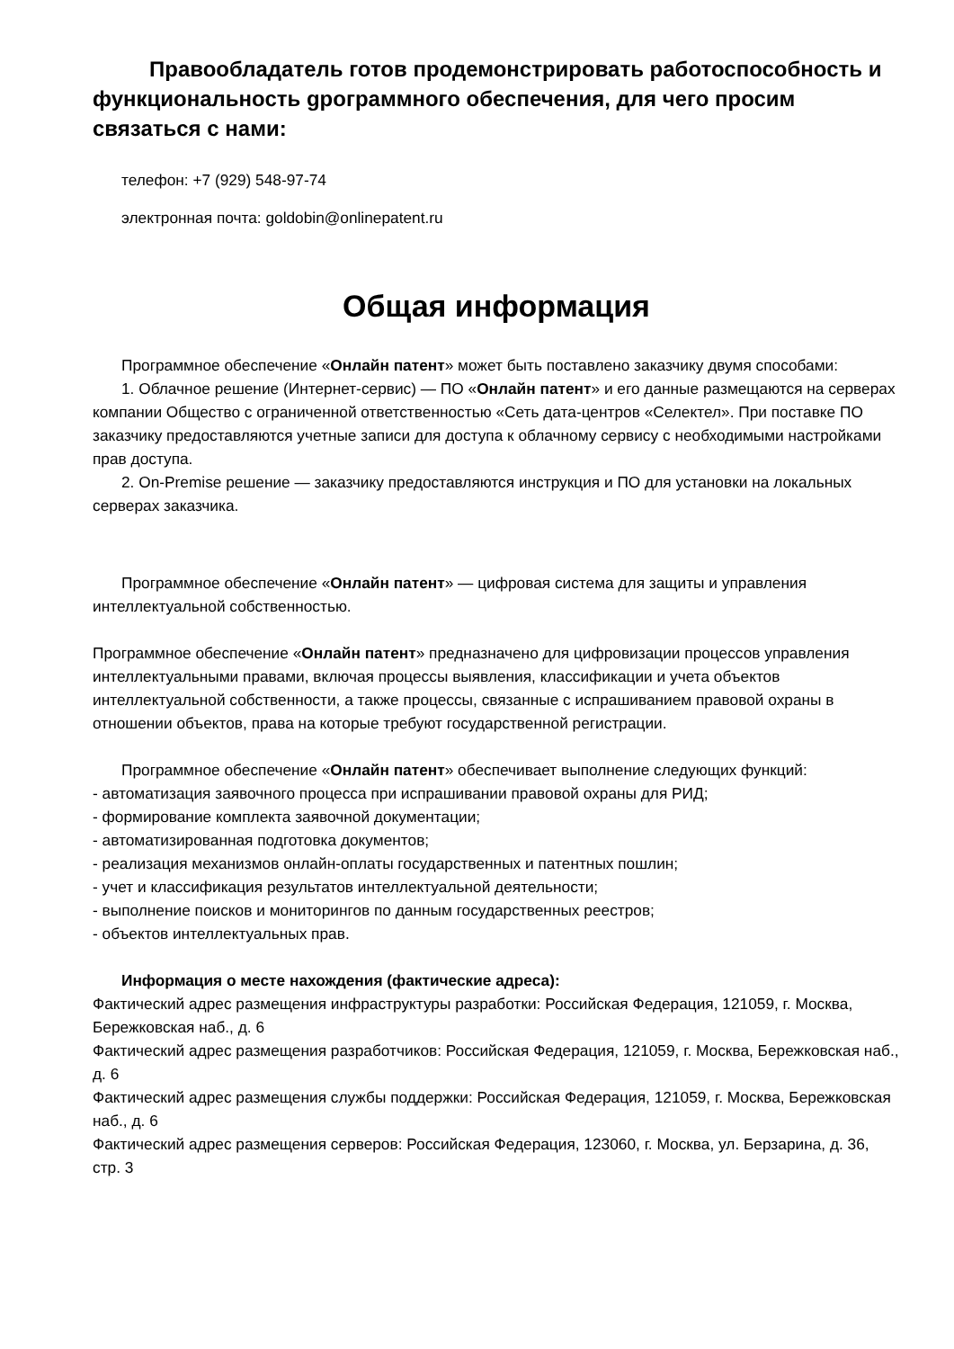Правообладатель готов продемонстрировать работоспособность и функциональность gрограммного обеспечения, для чего просим связаться с нами:
телефон: +7 (929) 548-97-74
электронная почта: goldobin@onlinepatent.ru
Общая информация
Программное обеспечение «Онлайн патент» может быть поставлено заказчику двумя способами:
1. Облачное решение (Интернет-сервис) — ПО «Онлайн патент» и его данные размещаются на серверах компании Общество с ограниченной ответственностью «Сеть дата-центров «Селектел». При поставке ПО заказчику предоставляются учетные записи для доступа к облачному сервису с необходимыми настройками прав доступа.
2. On-Premise решение — заказчику предоставляются инструкция и ПО для установки на локальных серверах заказчика.
Программное обеспечение «Онлайн патент» — цифровая система для защиты и управления интеллектуальной собственностью.
Программное обеспечение «Онлайн патент» предназначено для цифровизации процессов управления интеллектуальными правами, включая процессы выявления, классификации и учета объектов интеллектуальной собственности, а также процессы, связанные с испрашиванием правовой охраны в отношении объектов, права на которые требуют государственной регистрации.
Программное обеспечение «Онлайн патент» обеспечивает выполнение следующих функций:
- автоматизация заявочного процесса при испрашивании правовой охраны для РИД;
- формирование комплекта заявочной документации;
- автоматизированная подготовка документов;
- реализация механизмов онлайн-оплаты государственных и патентных пошлин;
- учет и классификация результатов интеллектуальной деятельности;
- выполнение поисков и мониторингов по данным государственных реестров;
- объектов интеллектуальных прав.
Информация о месте нахождения (фактические адреса):
Фактический адрес размещения инфраструктуры разработки: Российская Федерация, 121059, г. Москва, Бережковская наб., д. 6
Фактический адрес размещения разработчиков: Российская Федерация, 121059, г. Москва, Бережковская наб., д. 6
Фактический адрес размещения службы поддержки: Российская Федерация, 121059, г. Москва, Бережковская наб., д. 6
Фактический адрес размещения серверов: Российская Федерация, 123060, г. Москва, ул. Берзарина, д. 36, стр. 3